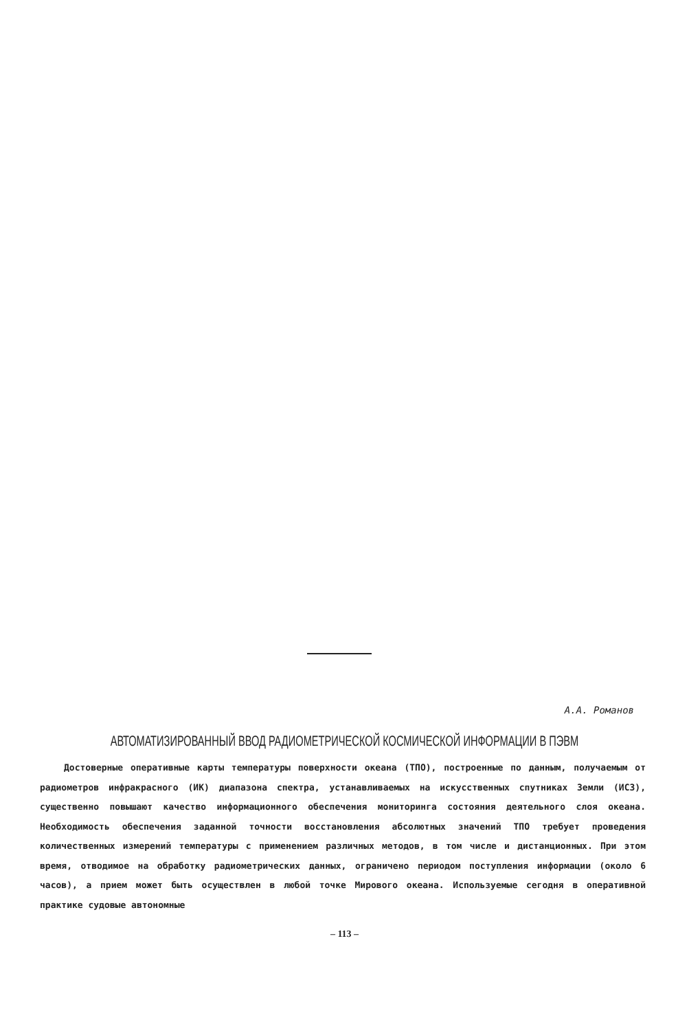А.А. Романов
АВТОМАТИЗИРОВАННЫЙ ВВОД РАДИОМЕТРИЧЕСКОЙ КОСМИЧЕСКОЙ ИНФОРМАЦИИ В ПЭВМ
Достоверные оперативные карты температуры поверхности океана (ТПО), построенные по данным, получаемым от радиометров инфракрасного (ИК) диапазона спектра, устанавливаемых на искусственных спутниках Земли (ИСЗ), существенно повышают качество информационного обеспечения мониторинга состояния деятельного слоя океана. Необходимость обеспечения заданной точности восстановления абсолютных значений ТПО требует проведения количественных измерений температуры с применением различных методов, в том числе и дистанционных. При этом время, отводимое на обработку радиометрических данных, ограничено периодом поступления информации (около 6 часов), а прием может быть осуществлен в любой точке Мирового океана. Используемые сегодня в оперативной практике судовые автономные
– 113 –